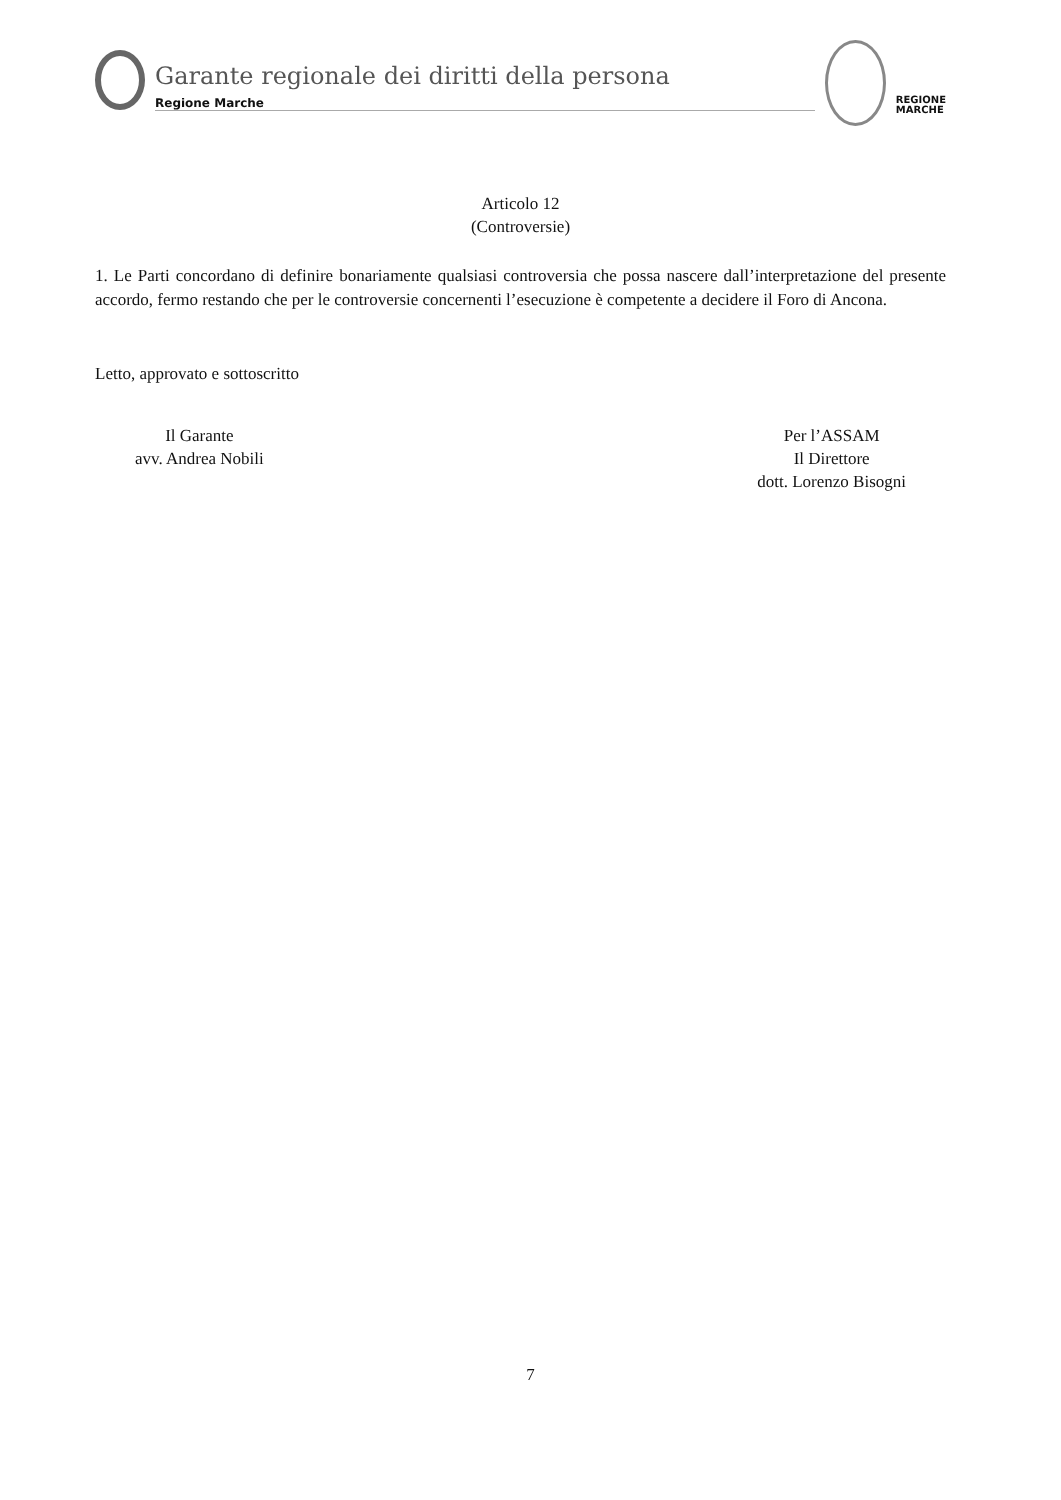Garante regionale dei diritti della persona
Regione Marche
REGIONE
MARCHE
Articolo 12
(Controversie)
1. Le Parti concordano di definire bonariamente qualsiasi controversia che possa nascere dall’interpretazione del presente accordo, fermo restando che per le controversie concernenti l’esecuzione è competente a decidere il Foro di Ancona.
Letto, approvato e sottoscritto
Il Garante
avv. Andrea Nobili
Per l’ASSAM
Il Direttore
dott. Lorenzo Bisogni
7